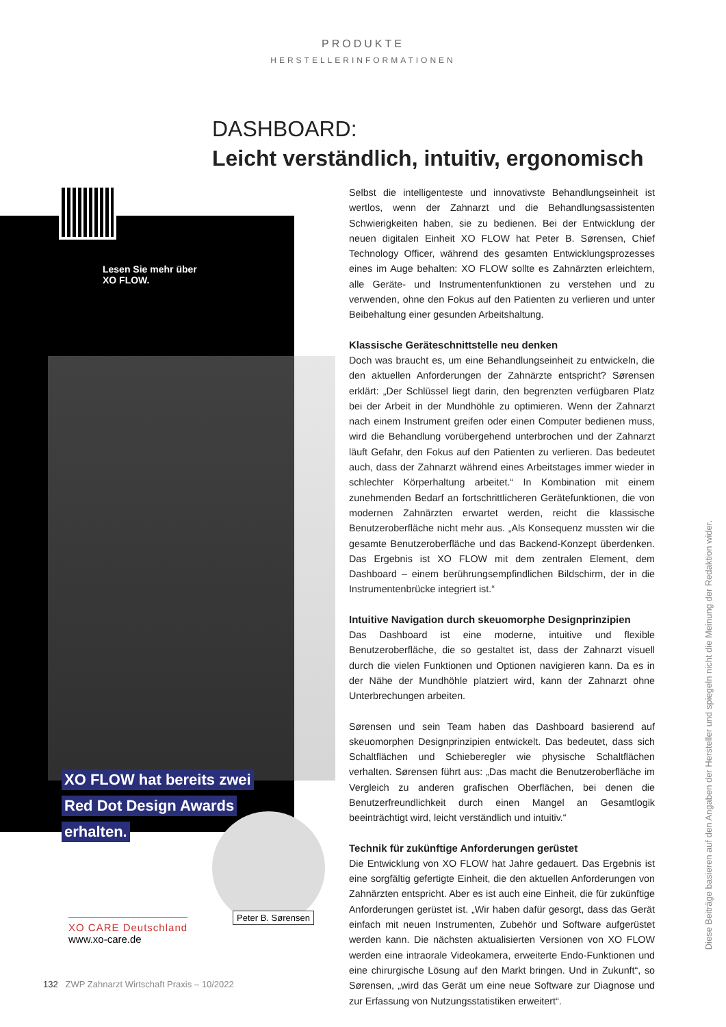PRODUKTE
HERSTELLERINFORMATIONEN
DASHBOARD:
Leicht verständlich, intuitiv, ergonomisch
Lesen Sie mehr über
XO FLOW.
XO FLOW hat bereits zwei
Red Dot Design Awards
erhalten.
Peter B. Sørensen
XO CARE Deutschland
www.xo-care.de
Selbst die intelligenteste und innovativste Behandlungseinheit ist wertlos, wenn der Zahnarzt und die Behandlungsassistenten Schwierigkeiten haben, sie zu bedienen. Bei der Entwicklung der neuen digitalen Einheit XO FLOW hat Peter B. Sørensen, Chief Technology Officer, während des gesamten Entwicklungsprozesses eines im Auge behalten: XO FLOW sollte es Zahnärzten erleichtern, alle Geräte- und Instrumentenfunktionen zu verstehen und zu verwenden, ohne den Fokus auf den Patienten zu verlieren und unter Beibehaltung einer gesunden Arbeitshaltung.
Klassische Geräteschnittstelle neu denken
Doch was braucht es, um eine Behandlungseinheit zu entwickeln, die den aktuellen Anforderungen der Zahnärzte entspricht? Sørensen erklärt: „Der Schlüssel liegt darin, den begrenzten verfügbaren Platz bei der Arbeit in der Mundhöhle zu optimieren. Wenn der Zahnarzt nach einem Instrument greifen oder einen Computer bedienen muss, wird die Behandlung vorübergehend unterbrochen und der Zahnarzt läuft Gefahr, den Fokus auf den Patienten zu verlieren. Das bedeutet auch, dass der Zahnarzt während eines Arbeitstages immer wieder in schlechter Körperhaltung arbeitet.“ In Kombination mit einem zunehmenden Bedarf an fortschrittlicheren Gerätefunktionen, die von modernen Zahnärzten erwartet werden, reicht die klassische Benutzeroberfläche nicht mehr aus. „Als Konsequenz mussten wir die gesamte Benutzeroberfläche und das Backend-Konzept überdenken. Das Ergebnis ist XO FLOW mit dem zentralen Element, dem Dashboard – einem berührungsempfindlichen Bildschirm, der in die Instrumentenbrücke integriert ist.“
Intuitive Navigation durch skeuomorphe Designprinzipien
Das Dashboard ist eine moderne, intuitive und flexible Benutzeroberfläche, die so gestaltet ist, dass der Zahnarzt visuell durch die vielen Funktionen und Optionen navigieren kann. Da es in der Nähe der Mundhöhle platziert wird, kann der Zahnarzt ohne Unterbrechungen arbeiten.
Sørensen und sein Team haben das Dashboard basierend auf skeuomorphen Designprinzipien entwickelt. Das bedeutet, dass sich Schaltflächen und Schieberegler wie physische Schaltflächen verhalten. Sørensen führt aus: „Das macht die Benutzeroberfläche im Vergleich zu anderen grafischen Oberflächen, bei denen die Benutzerfreundlichkeit durch einen Mangel an Gesamtlogik beeinträchtigt wird, leicht verständlich und intuitiv.“
Technik für zukünftige Anforderungen gerüstet
Die Entwicklung von XO FLOW hat Jahre gedauert. Das Ergebnis ist eine sorgfältig gefertigte Einheit, die den aktuellen Anforderungen von Zahnärzten entspricht. Aber es ist auch eine Einheit, die für zukünftige Anforderungen gerüstet ist. „Wir haben dafür gesorgt, dass das Gerät einfach mit neuen Instrumenten, Zubehör und Software aufgerüstet werden kann. Die nächsten aktualisierten Versionen von XO FLOW werden eine intraorale Videokamera, erweiterte Endo-Funktionen und eine chirurgische Lösung auf den Markt bringen. Und in Zukunft“, so Sørensen, „wird das Gerät um eine neue Software zur Diagnose und zur Erfassung von Nutzungsstatistiken erweitert“.
Diese Beiträge basieren auf den Angaben der Hersteller und spiegeln nicht die Meinung der Redaktion wider.
132 ZWP Zahnarzt Wirtschaft Praxis – 10/2022